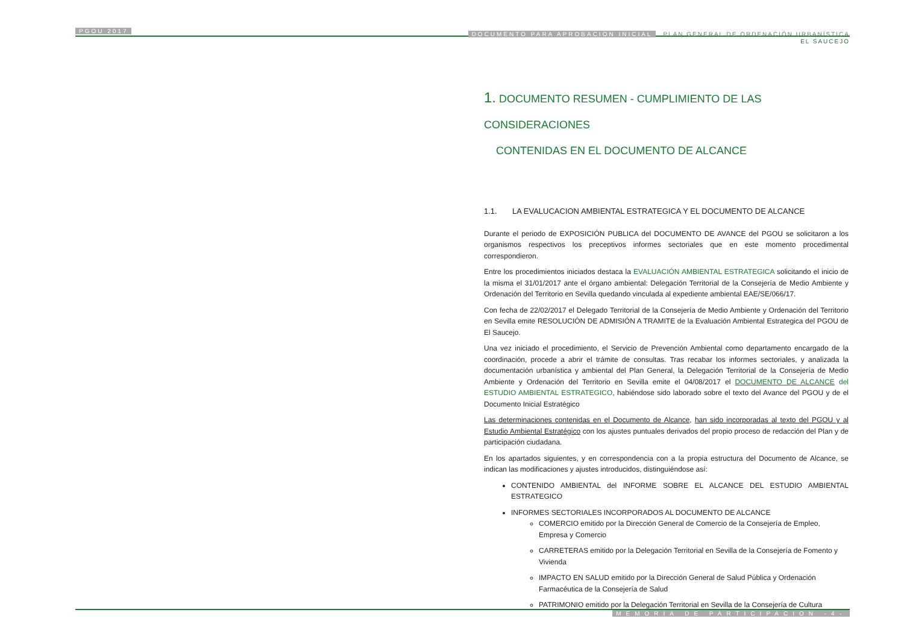PGOU 2017 DOCUMENTO PARA APROBACION INICIAL PLAN GENERAL DE ORDENACIÓN URBANÍSTICA
EL SAUCEJO
1. DOCUMENTO RESUMEN - CUMPLIMIENTO DE LAS CONSIDERACIONES
CONTENIDAS EN EL DOCUMENTO DE ALCANCE
1.1. LA EVALUCACION AMBIENTAL ESTRATEGICA Y EL DOCUMENTO DE ALCANCE
Durante el periodo de EXPOSICIÓN PUBLICA del DOCUMENTO DE AVANCE del PGOU se solicitaron a los organismos respectivos los preceptivos informes sectoriales que en este momento procedimental correspondieron.
Entre los procedimientos iniciados destaca la EVALUACIÓN AMBIENTAL ESTRATEGICA solicitando el inicio de la misma el 31/01/2017 ante el órgano ambiental: Delegación Territorial de la Consejería de Medio Ambiente y Ordenación del Territorio en Sevilla quedando vinculada al expediente ambiental EAE/SE/066/17.
Con fecha de 22/02/2017 el Delegado Territorial de la Consejería de Medio Ambiente y Ordenación del Territorio en Sevilla emite RESOLUCIÓN DE ADMISIÓN A TRAMITE de la Evaluación Ambiental Estrategica del PGOU de El Saucejo.
Una vez iniciado el procedimiento, el Servicio de Prevención Ambiental como departamento encargado de la coordinación, procede a abrir el trámite de consultas. Tras recabar los informes sectoriales, y analizada la documentación urbanística y ambiental del Plan General, la Delegación Territorial de la Consejería de Medio Ambiente y Ordenación del Territorio en Sevilla emite el 04/08/2017 el DOCUMENTO DE ALCANCE del ESTUDIO AMBIENTAL ESTRATEGICO, habiéndose sido laborado sobre el texto del Avance del PGOU y de el Documento Inicial Estratégico
Las determinaciones contenidas en el Documento de Alcance, han sido incorporadas al texto del PGOU y al Estudio Ambiental Estratégico con los ajustes puntuales derivados del propio proceso de redacción del Plan y de participación ciudadana.
En los apartados siguientes, y en correspondencia con a la propia estructura del Documento de Alcance, se indican las modificaciones y ajustes introducidos, distinguiéndose así:
CONTENIDO AMBIENTAL del INFORME SOBRE EL ALCANCE DEL ESTUDIO AMBIENTAL ESTRATEGICO
INFORMES SECTORIALES INCORPORADOS AL DOCUMENTO DE ALCANCE
COMERCIO emitido por la Dirección General de Comercio de la Consejería de Empleo, Empresa y Comercio
CARRETERAS emitido por la Delegación Territorial en Sevilla de la Consejería de Fomento y Vivienda
IMPACTO EN SALUD emitido por la Dirección General de Salud Pública y Ordenación Farmacéutica de la Consejería de Salud
PATRIMONIO emitido por la Delegación Territorial en Sevilla de la Consejería de Cultura
MEMORIA DE PARTICIPACION -4-